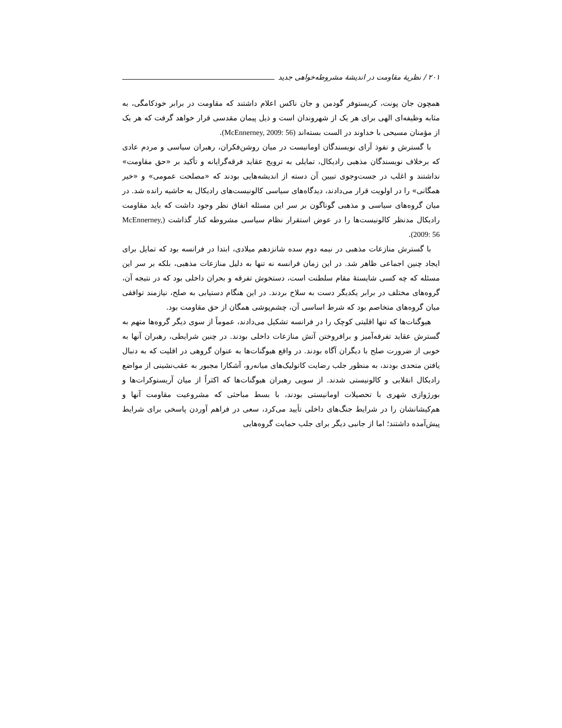۲۰۱ / نظریهٔ مقاومت در اندیشهٔ مشروطه‌خواهی جدید
همچون جان پونت، کریستوفر گودمن و جان ناکس اعلام داشتند که مقاومت در برابر خودکامگی، به مثابه وظیفه‌ای الهی برای هر یک از شهروندان است و ذیل پیمان مقدسی قرار خواهد گرفت که هر یک از مؤمنان مسیحی با خداوند در الست بسته‌اند (McEnnerney, 2009: 56).
با گسترش و نفوذ آرای نویسندگان اومانیست در میان روشن‌فکران، رهبران سیاسی و مردم عادی که برخلاف نویسندگان مذهبی رادیکال، تمایلی به ترویج عقاید فرقه‌گرایانه و تأکید بر «حق مقاومت» نداشتند و اغلب در جست‌وجوی تبیین آن دسته از اندیشه‌هایی بودند که «مصلحت عمومی» و «خیر همگانی» را در اولویت قرار می‌دادند، دیدگاه‌های سیاسی کالونیست‌های رادیکال به حاشیه رانده شد. در میان گروه‌های سیاسی و مذهبی گوناگون بر سر این مسئله اتفاق نظر وجود داشت که باید مقاومت رادیکال مدنظر کالونیست‌ها را در عوض استقرار نظام سیاسی مشروطه کنار گذاشت (McEnnerney, 2009: 56).
با گسترش منازعات مذهبی در نیمه دوم سده شانزدهم میلادی، ابتدا در فرانسه بود که تمایل برای ایجاد چنین اجماعی ظاهر شد. در این زمان فرانسه نه تنها به دلیل منازعات مذهبی، بلکه بر سر این مسئله که چه کسی شایستهٔ مقام سلطنت است، دستخوش تفرقه و بحران داخلی بود که در نتیجه آن، گروه‌های مختلف در برابر یکدیگر دست به سلاح بردند. در این هنگام دستیابی به صلح، نیازمند توافقی میان گروه‌های متخاصم بود که شرط اساسی آن، چشم‌پوشی همگان از حق مقاومت بود.
هیوگنات‌ها که تنها اقلیتی کوچک را در فرانسه تشکیل می‌دادند، عموماً از سوی دیگر گروه‌ها متهم به گسترش عقاید تفرقه‌آمیز و برافروختن آتش منازعات داخلی بودند. در چنین شرایطی، رهبران آنها به خوبی از ضرورت صلح با دیگران آگاه بودند. در واقع هیوگنات‌ها به عنوان گروهی در اقلیت که به دنبال یافتن متحدی بودند، به منظور جلب رضایت کاتولیک‌های میانه‌رو، آشکارا مجبور به عقب‌نشینی از مواضع رادیکال انقلابی و کالونیستی شدند. از سویی رهبران هیوگنات‌ها که اکثراً از میان آریستوکرات‌ها و بورژوازی شهری با تحصیلات اومانیستی بودند، با بسط مباحثی که مشروعیت مقاومت آنها و هم‌کیشانشان را در شرایط جنگ‌های داخلی تأیید می‌کرد، سعی در فراهم آوردن پاسخی برای شرایط پیش‌آمده داشتند؛ اما از جانبی دیگر برای جلب حمایت گروه‌هایی